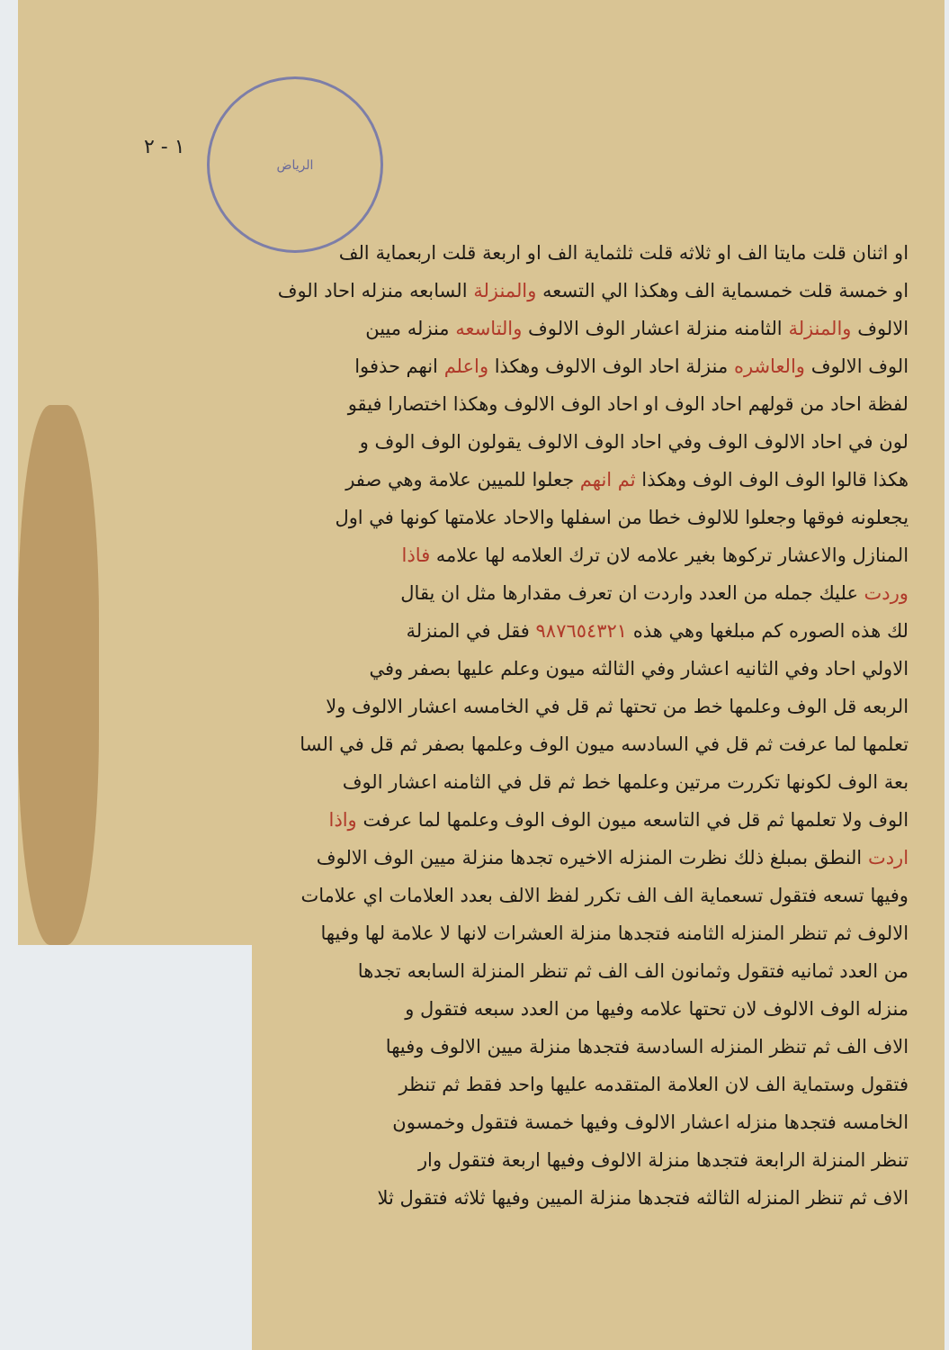الرياض
١ - ٢
او اثنان قلت مايتا الف او ثلاثه قلت ثلثماية الف او اربعة قلت اربعماية الف
او خمسة قلت خمسماية الف وهكذا الي التسعه والمنزلة السابعه منزله احاد الوف
الالوف والمنزلة الثامنه منزلة اعشار الوف الالوف والتاسعه منزله ميين
الوف الالوف والعاشره منزلة احاد الوف الالوف وهكذا واعلم انهم حذفوا
لفظة احاد من قولهم احاد الوف او احاد الوف الالوف وهكذا اختصارا فيقو
لون في احاد الالوف الوف وفي احاد الوف الالوف يقولون الوف الوف و
هكذا قالوا الوف الوف الوف وهكذا ثم انهم جعلوا للميين علامة وهي صفر
يجعلونه فوقها وجعلوا للالوف خطا من اسفلها والاحاد علامتها كونها في اول
المنازل والاعشار تركوها بغير علامه لان ترك العلامه لها علامه فاذا
وردت عليك جمله من العدد واردت ان تعرف مقدارها مثل ان يقال
لك هذه الصوره كم مبلغها وهي هذه ٩٨٧٦٥٤٣٢١ فقل في المنزلة
الاولي احاد وفي الثانيه اعشار وفي الثالثه ميون وعلم عليها بصفر وفي
الربعه قل الوف وعلمها خط من تحتها ثم قل في الخامسه اعشار الالوف ولا
تعلمها لما عرفت ثم قل في السادسه ميون الوف وعلمها بصفر ثم قل في السا
بعة الوف لكونها تكررت مرتين وعلمها خط ثم قل في الثامنه اعشار الوف
الوف ولا تعلمها ثم قل في التاسعه ميون الوف الوف وعلمها لما عرفت واذا
اردت النطق بمبلغ ذلك نظرت المنزله الاخيره تجدها منزلة ميين الوف الالوف
وفيها تسعه فتقول تسعماية الف الف تكرر لفظ الالف بعدد العلامات اي علامات
الالوف ثم تنظر المنزله الثامنه فتجدها منزلة العشرات لانها لا علامة لها وفيها
من العدد ثمانيه فتقول وثمانون الف الف ثم تنظر المنزلة السابعه تجدها
منزله الوف الالوف لان تحتها علامه وفيها من العدد سبعه فتقول و
الاف الف ثم تنظر المنزله السادسة فتجدها منزلة ميين الالوف وفيها
فتقول وستماية الف لان العلامة المتقدمه عليها واحد فقط ثم تنظر
الخامسه فتجدها منزله اعشار الالوف وفيها خمسة فتقول وخمسون
تنظر المنزلة الرابعة فتجدها منزلة الالوف وفيها اربعة فتقول وار
الاف ثم تنظر المنزله الثالثه فتجدها منزلة الميين وفيها ثلاثه فتقول ثلا